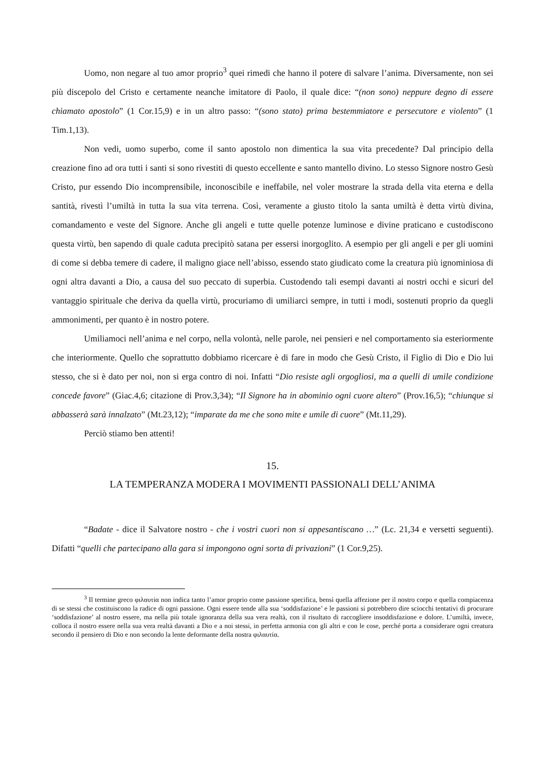Uomo, non negare al tuo amor proprio<sup>3</sup> quei rimedi che hanno il potere di salvare l’anima. Diversamente, non sei più discepolo del Cristo e certamente neanche imitatore di Paolo, il quale dice: “(non sono) neppure degno di essere chiamato apostolo” (1 Cor.15,9) e in un altro passo: “(sono stato) prima bestemmiatore e persecutore e violento” (1 Tim.1,13).
Non vedi, uomo superbo, come il santo apostolo non dimentica la sua vita precedente? Dal principio della creazione fino ad ora tutti i santi si sono rivestiti di questo eccellente e santo mantello divino. Lo stesso Signore nostro Gesù Cristo, pur essendo Dio incomprensibile, inconoscibile e ineffabile, nel voler mostrare la strada della vita eterna e della santità, rivestì l’umiltà in tutta la sua vita terrena. Così, veramente a giusto titolo la santa umiltà è detta virtù divina, comandamento e veste del Signore. Anche gli angeli e tutte quelle potenze luminose e divine praticano e custodiscono questa virtù, ben sapendo di quale caduta precipitò satana per essersi inorgoglito. A esempio per gli angeli e per gli uomini di come si debba temere di cadere, il maligno giace nell’abisso, essendo stato giudicato come la creatura più ignominiosa di ogni altra davanti a Dio, a causa del suo peccato di superbia. Custodendo tali esempi davanti ai nostri occhi e sicuri del vantaggio spirituale che deriva da quella virtù, procuriamo di umiliarci sempre, in tutti i modi, sostenuti proprio da quegli ammonimenti, per quanto è in nostro potere.
Umiliamoci nell’anima e nel corpo, nella volontà, nelle parole, nei pensieri e nel comportamento sia esteriormente che interiormente. Quello che soprattutto dobbiamo ricercare è di fare in modo che Gesù Cristo, il Figlio di Dio e Dio lui stesso, che si è dato per noi, non si erga contro di noi. Infatti “Dio resiste agli orgogliosi, ma a quelli di umile condizione concede favore” (Giac.4,6; citazione di Prov.3,34); “Il Signore ha in abominio ogni cuore altero” (Prov.16,5); “chiunque si abbasserà sarà innalzato” (Mt.23,12); “imparate da me che sono mite e umile di cuore” (Mt.11,29).
Perciò stiamo ben attenti!
15.
LA TEMPERANZA MODERA I MOVIMENTI PASSIONALI DELL’ANIMA
“Badate - dice il Salvatore nostro - che i vostri cuori non si appesantiscano …” (Lc. 21,34 e versetti seguenti). Difatti “quelli che partecipano alla gara si impongono ogni sorta di privazioni” (1 Cor.9,25).
<sup>3</sup> Il termine greco φιλαυτία non indica tanto l’amor proprio come passione specifica, bensì quella affezione per il nostro corpo e quella compiacenza di se stessi che costituiscono la radice di ogni passione. Ogni essere tende alla sua ‘soddisfazione’ e le passioni si potrebbero dire sciocchi tentativi di procurare ‘soddisfazione’ al nostro essere, ma nella più totale ignoranza della sua vera realtà, con il risultato di raccogliere insoddisfazione e dolore. L’umiltà, invece, colloca il nostro essere nella sua vera realtà davanti a Dio e a noi stessi, in perfetta armonia con gli altri e con le cose, perché porta a considerare ogni creatura secondo il pensiero di Dio e non secondo la lente deformante della nostra φιλαυτία.